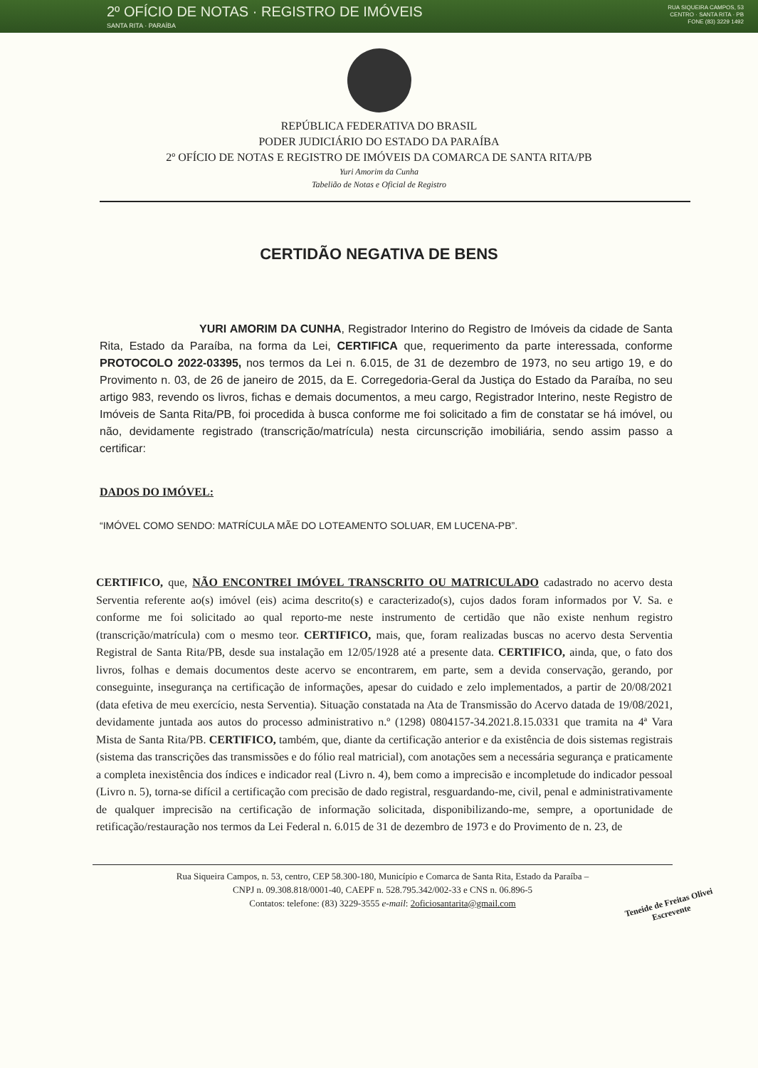2º OFÍCIO DE NOTAS · REGISTRO DE IMÓVEIS
SANTA RITA · PARAÍBA
RUA SIQUEIRA CAMPOS, 53
CENTRO · SANTA RITA · PB
FONE (83) 3229 1492
REPÚBLICA FEDERATIVA DO BRASIL
PODER JUDICIÁRIO DO ESTADO DA PARAÍBA
2º OFÍCIO DE NOTAS E REGISTRO DE IMÓVEIS DA COMARCA DE SANTA RITA/PB
Yuri Amorim da Cunha
Tabelião de Notas e Oficial de Registro
CERTIDÃO NEGATIVA DE BENS
YURI AMORIM DA CUNHA, Registrador Interino do Registro de Imóveis da cidade de Santa Rita, Estado da Paraíba, na forma da Lei, CERTIFICA que, requerimento da parte interessada, conforme PROTOCOLO 2022-03395, nos termos da Lei n. 6.015, de 31 de dezembro de 1973, no seu artigo 19, e do Provimento n. 03, de 26 de janeiro de 2015, da E. Corregedoria-Geral da Justiça do Estado da Paraíba, no seu artigo 983, revendo os livros, fichas e demais documentos, a meu cargo, Registrador Interino, neste Registro de Imóveis de Santa Rita/PB, foi procedida à busca conforme me foi solicitado a fim de constatar se há imóvel, ou não, devidamente registrado (transcrição/matrícula) nesta circunscrição imobiliária, sendo assim passo a certificar:
DADOS DO IMÓVEL:
“IMÓVEL COMO SENDO: MATRÍCULA MÃE DO LOTEAMENTO SOLUAR, EM LUCENA-PB”.
CERTIFICO, que, NÃO ENCONTREI IMÓVEL TRANSCRITO OU MATRICULADO cadastrado no acervo desta Serventia referente ao(s) imóvel (eis) acima descrito(s) e caracterizado(s), cujos dados foram informados por V. Sa. e conforme me foi solicitado ao qual reporto-me neste instrumento de certidão que não existe nenhum registro (transcrição/matrícula) com o mesmo teor. CERTIFICO, mais, que, foram realizadas buscas no acervo desta Serventia Registral de Santa Rita/PB, desde sua instalação em 12/05/1928 até a presente data. CERTIFICO, ainda, que, o fato dos livros, folhas e demais documentos deste acervo se encontrarem, em parte, sem a devida conservação, gerando, por conseguinte, insegurança na certificação de informações, apesar do cuidado e zelo implementados, a partir de 20/08/2021 (data efetiva de meu exercício, nesta Serventia). Situação constatada na Ata de Transmissão do Acervo datada de 19/08/2021, devidamente juntada aos autos do processo administrativo n.º (1298) 0804157-34.2021.8.15.0331 que tramita na 4ª Vara Mista de Santa Rita/PB. CERTIFICO, também, que, diante da certificação anterior e da existência de dois sistemas registrais (sistema das transcrições das transmissões e do fólio real matricial), com anotações sem a necessária segurança e praticamente a completa inexistência dos índices e indicador real (Livro n. 4), bem como a imprecisão e incompletude do indicador pessoal (Livro n. 5), torna-se difícil a certificação com precisão de dado registral, resguardando-me, civil, penal e administrativamente de qualquer imprecisão na certificação de informação solicitada, disponibilizando-me, sempre, a oportunidade de retificação/restauração nos termos da Lei Federal n. 6.015 de 31 de dezembro de 1973 e do Provimento de n. 23, de
Rua Siqueira Campos, n. 53, centro, CEP 58.300-180, Município e Comarca de Santa Rita, Estado da Paraíba –
CNPJ n. 09.308.818/0001-40, CAEPF n. 528.795.342/002-33 e CNS n. 06.896-5
Contatos: telefone: (83) 3229-3555 e-mail: 2oficiosantarita@gmail.com
Teneide de Freitas Olivei
Escrevente